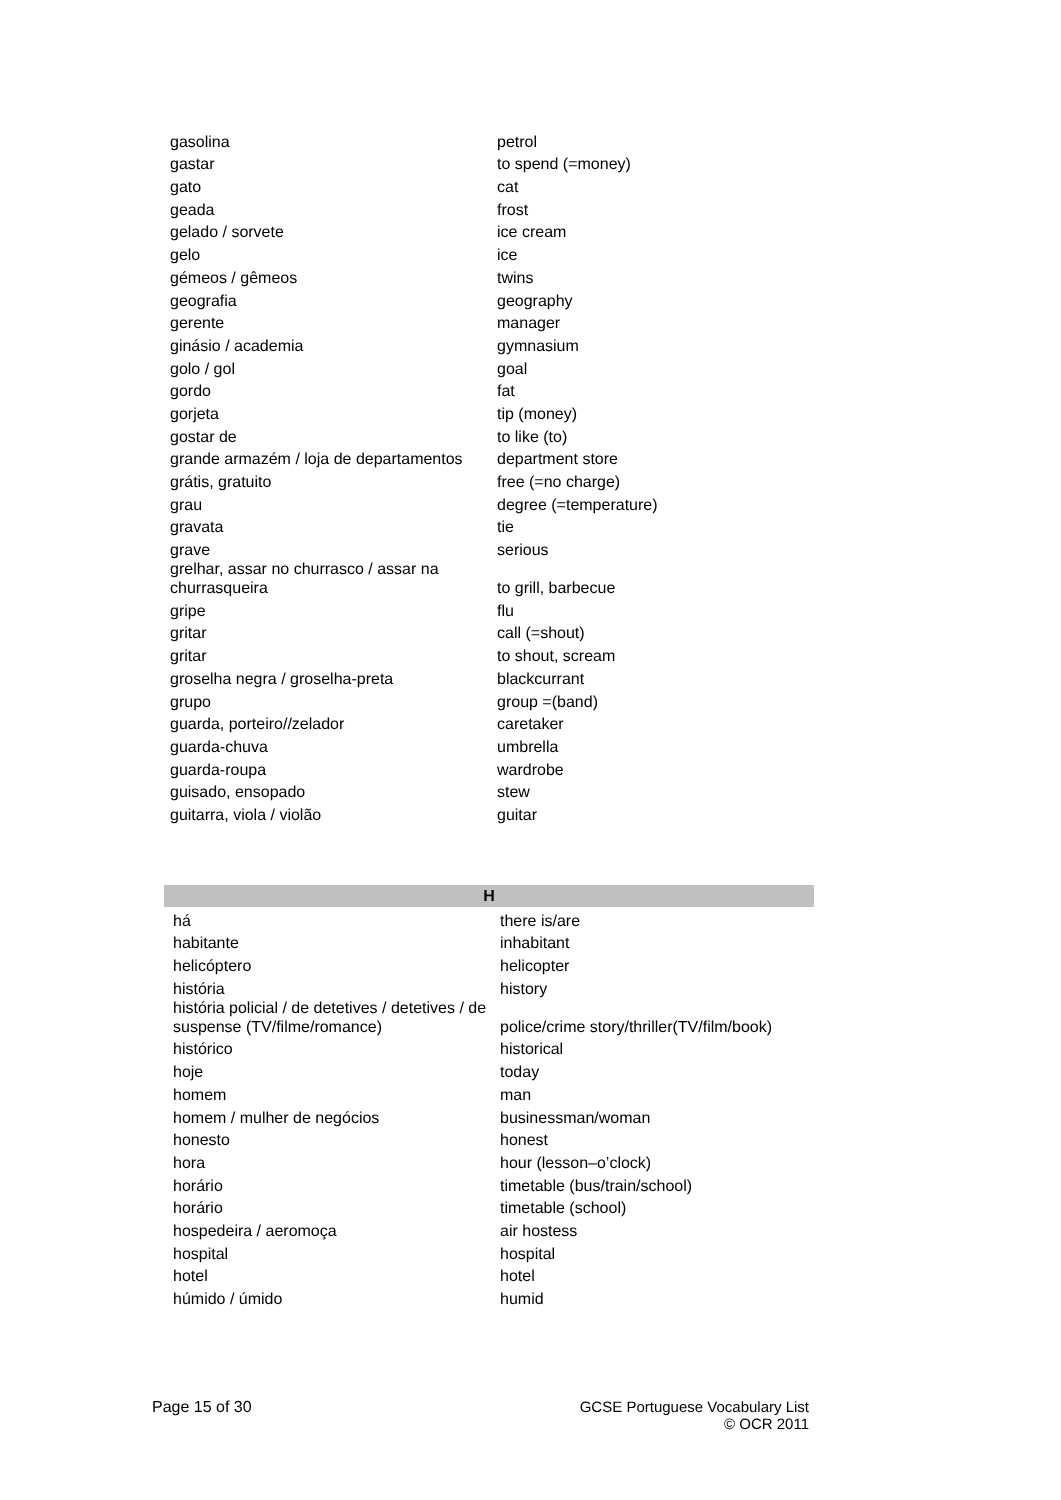| gasolina | petrol |
| gastar | to spend (=money) |
| gato | cat |
| geada | frost |
| gelado / sorvete | ice cream |
| gelo | ice |
| gémeos / gêmeos | twins |
| geografia | geography |
| gerente | manager |
| ginásio / academia | gymnasium |
| golo / gol | goal |
| gordo | fat |
| gorjeta | tip (money) |
| gostar de | to like (to) |
| grande armazém / loja de departamentos | department store |
| grátis, gratuito | free (=no charge) |
| grau | degree (=temperature) |
| gravata | tie |
| grave | serious |
| grelhar, assar no churrasco / assar na churrasqueira | to grill, barbecue |
| gripe | flu |
| gritar | call (=shout) |
| gritar | to shout, scream |
| groselha negra / groselha-preta | blackcurrant |
| grupo | group =(band) |
| guarda, porteiro//zelador | caretaker |
| guarda-chuva | umbrella |
| guarda-roupa | wardrobe |
| guisado, ensopado | stew |
| guitarra, viola / violão | guitar |
| H | |
| --- | --- |
| há | there is/are |
| habitante | inhabitant |
| helicóptero | helicopter |
| história | history |
| história policial / de detetives / detetives / de suspense (TV/filme/romance) | police/crime story/thriller(TV/film/book) |
| histórico | historical |
| hoje | today |
| homem | man |
| homem / mulher de negócios | businessman/woman |
| honesto | honest |
| hora | hour (lesson–o’clock) |
| horário | timetable (bus/train/school) |
| horário | timetable (school) |
| hospedeira / aeromoça | air hostess |
| hospital | hospital |
| hotel | hotel |
| húmido / úmido | humid |
Page 15 of 30 GCSE Portuguese Vocabulary List
© OCR 2011